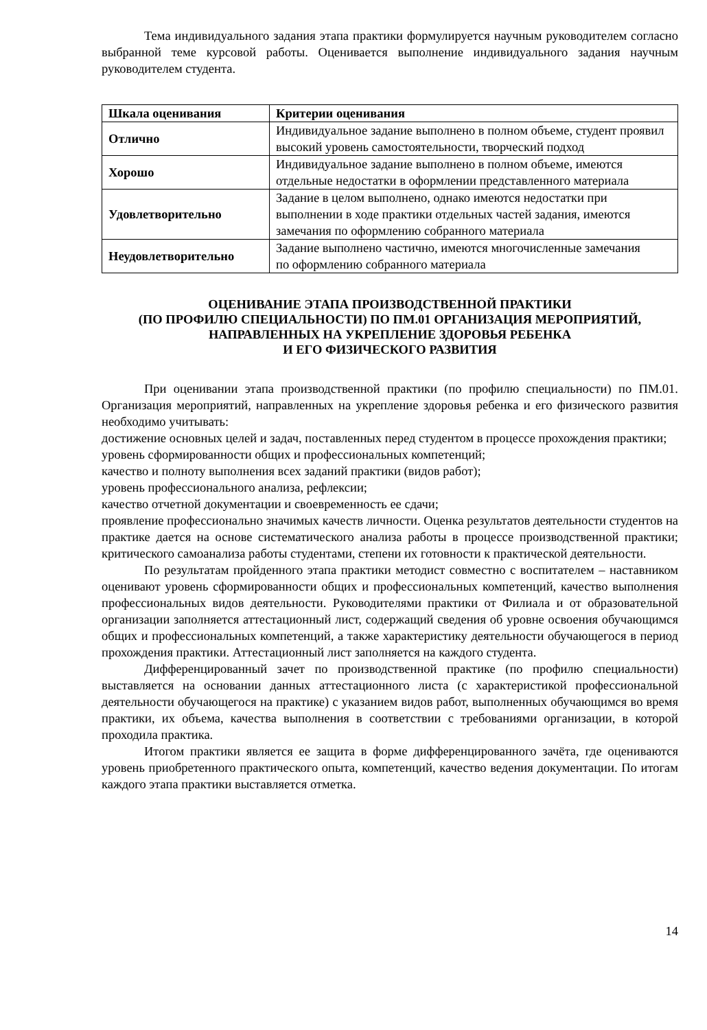Тема индивидуального задания этапа практики формулируется научным руководителем согласно выбранной теме курсовой работы. Оценивается выполнение индивидуального задания научным руководителем студента.
| Шкала оценивания | Критерии оценивания |
| --- | --- |
| Отлично | Индивидуальное задание выполнено в полном объеме, студент проявил высокий уровень самостоятельности, творческий подход |
| Хорошо | Индивидуальное задание выполнено в полном объеме, имеются отдельные недостатки в оформлении представленного материала |
| Удовлетворительно | Задание в целом выполнено, однако имеются недостатки при выполнении в ходе практики отдельных частей задания, имеются замечания по оформлению собранного материала |
| Неудовлетворительно | Задание выполнено частично, имеются многочисленные замечания по оформлению собранного материала |
ОЦЕНИВАНИЕ ЭТАПА ПРОИЗВОДСТВЕННОЙ ПРАКТИКИ
(ПО ПРОФИЛЮ СПЕЦИАЛЬНОСТИ) ПО ПМ.01 ОРГАНИЗАЦИЯ МЕРОПРИЯТИЙ, НАПРАВЛЕННЫХ НА УКРЕПЛЕНИЕ ЗДОРОВЬЯ РЕБЕНКА
И ЕГО ФИЗИЧЕСКОГО РАЗВИТИЯ
При оценивании этапа производственной практики (по профилю специальности) по ПМ.01. Организация мероприятий, направленных на укрепление здоровья ребенка и его физического развития необходимо учитывать:
достижение основных целей и задач, поставленных перед студентом в процессе прохождения практики;
уровень сформированности общих и профессиональных компетенций;
качество и полноту выполнения всех заданий практики (видов работ);
уровень профессионального анализа, рефлексии;
качество отчетной документации и своевременность ее сдачи;
проявление профессионально значимых качеств личности. Оценка результатов деятельности студентов на практике дается на основе систематического анализа работы в процессе производственной практики; критического самоанализа работы студентами, степени их готовности к практической деятельности.
По результатам пройденного этапа практики методист совместно с воспитателем – наставником оценивают уровень сформированности общих и профессиональных компетенций, качество выполнения профессиональных видов деятельности. Руководителями практики от Филиала и от образовательной организации заполняется аттестационный лист, содержащий сведения об уровне освоения обучающимся общих и профессиональных компетенций, а также характеристику деятельности обучающегося в период прохождения практики. Аттестационный лист заполняется на каждого студента.
Дифференцированный зачет по производственной практике (по профилю специальности) выставляется на основании данных аттестационного листа (с характеристикой профессиональной деятельности обучающегося на практике) с указанием видов работ, выполненных обучающимся во время практики, их объема, качества выполнения в соответствии с требованиями организации, в которой проходила практика.
Итогом практики является ее защита в форме дифференцированного зачёта, где оцениваются уровень приобретенного практического опыта, компетенций, качество ведения документации. По итогам каждого этапа практики выставляется отметка.
14